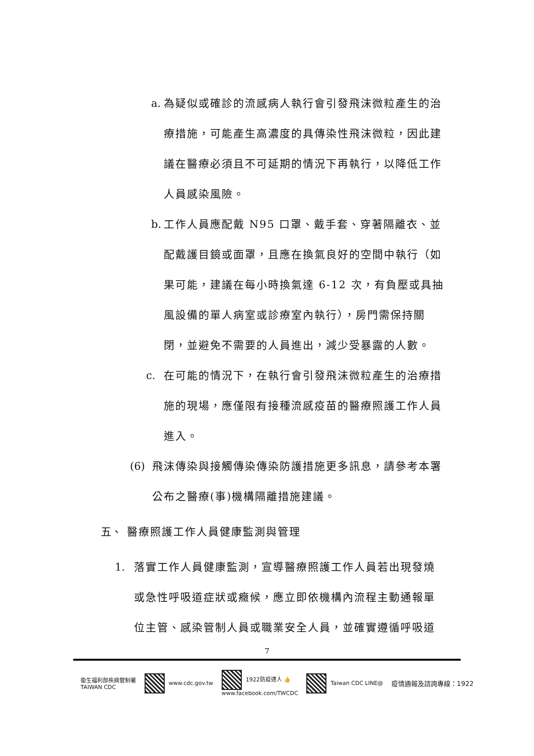a.
為疑似或確診的流感病人執行會引發飛沫微粒產生的治療措施，可能產生高濃度的具傳染性飛沫微粒，因此建議在醫療必須且不可延期的情況下再執行，以降低工作人員感染風險。
b.
工作人員應配戴 N95 口罩、戴手套、穿著隔離衣、並配戴護目鏡或面罩，且應在換氣良好的空間中執行（如果可能，建議在每小時換氣達 6-12 次，有負壓或具抽風設備的單人病室或診療室內執行），房門需保持關閉，並避免不需要的人員進出，減少受暴露的人數。
c. 在可能的情況下，在執行會引發飛沫微粒產生的治療措施的現場，應僅限有接種流感疫苗的醫療照護工作人員進入。
(6) 飛沫傳染與接觸傳染傳染防護措施更多訊息，請參考本署公布之醫療(事)機構隔離措施建議。
五、 醫療照護工作人員健康監測與管理
1. 落實工作人員健康監測，宣導醫療照護工作人員若出現發燒或急性呼吸道症狀或癥候，應立即依機構內流程主動通報單位主管、感染管制人員或職業安全人員，並確實遵循呼吸道
7
衛生福利部疾病管制署
TAIWAN CDC
www.cdc.gov.tw
1922防疫達人 👍
www.facebook.com/TWCDC
Taiwan CDC LINE@
疫情通報及諮詢專線：1922